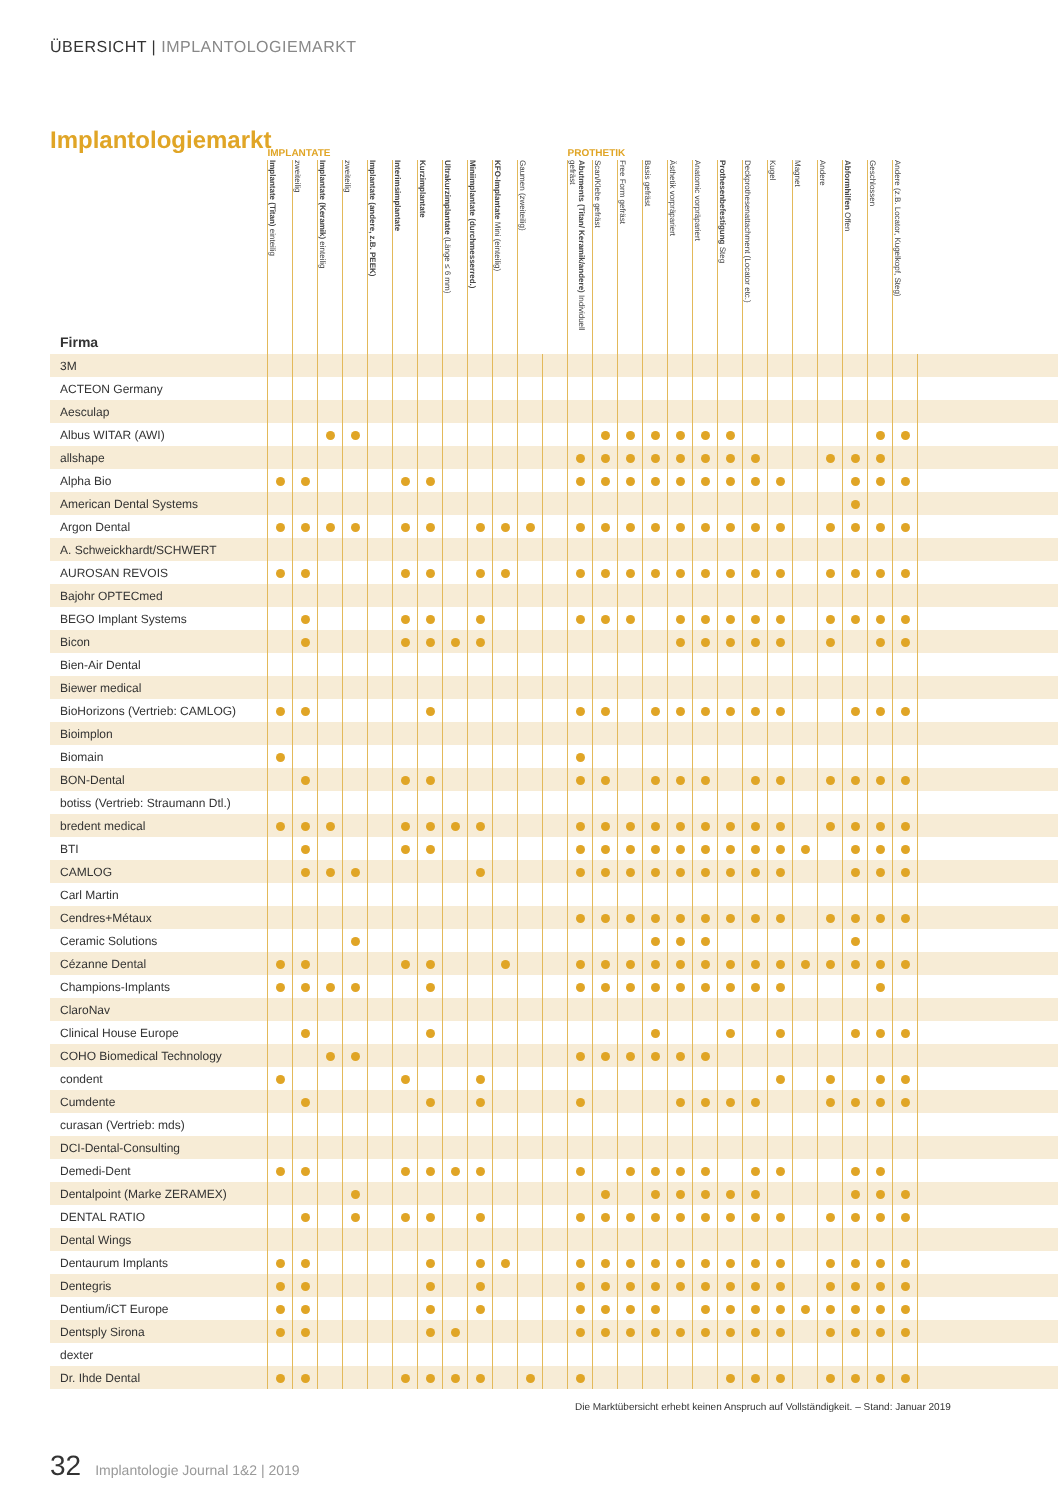ÜBERSICHT | IMPLANTOLOGIEMARKT
Implantologiemarkt
| | IMPLANTATE | | | | | | | | | | | | PROTHETIK | | | | | | | | | | | | | | |
| --- | --- | --- | --- | --- | --- | --- | --- | --- | --- | --- | --- | --- | --- | --- | --- | --- | --- | --- | --- | --- | --- | --- | --- | --- | --- | --- | --- |
| Firma | Implantate (Titan) einteilig | zweiteilig | Implantate (Keramik) einteilig | zweiteilig | Implantate (andere, z.B. PEEK) | Interimsimplantate | Kurzimplantate | Ultrakurzimplantate (Länge ≤ 6 mm) | Miniimplantate (durchmesserred.) | KFO-Implantate Mini (einteilig) | Gaumen (zweiteilig) | | Abutments (Titan/ Keramik/andere) Individuell gefräst | Scan/Klebe gefräst | Free Form gefräst | Basis gefräst | Ästhetik vorpräpariert | Anatomic vorpräpariert | Prothesenbefestigung Steg | Deckprothesenattachment (Locator etc.) | Kugel | Magnet | Andere | Abformhilfen Offen | Geschlossen | Andere (z.B. Locator, Kugelkopf, Steg) | |
| 3M | | | | | | | | | | | | | | | | | | | | | | | | | | | |
| ACTEON Germany | | | | | | | | | | | | | | | | | | | | | | | | | | | |
| Aesculap | | | | | | | | | | | | | | | | | | | | | | | | | | | |
| Albus WITAR (AWI) | | | | | | | | | | | | | | | | | | | | | | | | | | | |
| allshape | | | | | | | | | | | | | | | | | | | | | | | | | | | |
| Alpha Bio | | | | | | | | | | | | | | | | | | | | | | | | | | | |
| American Dental Systems | | | | | | | | | | | | | | | | | | | | | | | | | | | |
| Argon Dental | | | | | | | | | | | | | | | | | | | | | | | | | | | |
| A. Schweickhardt/SCHWERT | | | | | | | | | | | | | | | | | | | | | | | | | | | |
| AUROSAN REVOIS | | | | | | | | | | | | | | | | | | | | | | | | | | | |
| Bajohr OPTECmed | | | | | | | | | | | | | | | | | | | | | | | | | | | |
| BEGO Implant Systems | | | | | | | | | | | | | | | | | | | | | | | | | | | |
| Bicon | | | | | | | | | | | | | | | | | | | | | | | | | | | |
| Bien-Air Dental | | | | | | | | | | | | | | | | | | | | | | | | | | | |
| Biewer medical | | | | | | | | | | | | | | | | | | | | | | | | | | | |
| BioHorizons (Vertrieb: CAMLOG) | | | | | | | | | | | | | | | | | | | | | | | | | | | |
| Bioimplon | | | | | | | | | | | | | | | | | | | | | | | | | | | |
| Biomain | | | | | | | | | | | | | | | | | | | | | | | | | | | |
| BON-Dental | | | | | | | | | | | | | | | | | | | | | | | | | | | |
| botiss (Vertrieb: Straumann Dtl.) | | | | | | | | | | | | | | | | | | | | | | | | | | | |
| bredent medical | | | | | | | | | | | | | | | | | | | | | | | | | | | |
| BTI | | | | | | | | | | | | | | | | | | | | | | | | | | | |
| CAMLOG | | | | | | | | | | | | | | | | | | | | | | | | | | | |
| Carl Martin | | | | | | | | | | | | | | | | | | | | | | | | | | | |
| Cendres+Métaux | | | | | | | | | | | | | | | | | | | | | | | | | | | |
| Ceramic Solutions | | | | | | | | | | | | | | | | | | | | | | | | | | | |
| Cézanne Dental | | | | | | | | | | | | | | | | | | | | | | | | | | | |
| Champions-Implants | | | | | | | | | | | | | | | | | | | | | | | | | | | |
| ClaroNav | | | | | | | | | | | | | | | | | | | | | | | | | | | |
| Clinical House Europe | | | | | | | | | | | | | | | | | | | | | | | | | | | |
| COHO Biomedical Technology | | | | | | | | | | | | | | | | | | | | | | | | | | | |
| condent | | | | | | | | | | | | | | | | | | | | | | | | | | | |
| Cumdente | | | | | | | | | | | | | | | | | | | | | | | | | | | |
| curasan (Vertrieb: mds) | | | | | | | | | | | | | | | | | | | | | | | | | | | |
| DCI-Dental-Consulting | | | | | | | | | | | | | | | | | | | | | | | | | | | |
| Demedi-Dent | | | | | | | | | | | | | | | | | | | | | | | | | | | |
| Dentalpoint (Marke ZERAMEX) | | | | | | | | | | | | | | | | | | | | | | | | | | | |
| DENTAL RATIO | | | | | | | | | | | | | | | | | | | | | | | | | | | |
| Dental Wings | | | | | | | | | | | | | | | | | | | | | | | | | | | |
| Dentaurum Implants | | | | | | | | | | | | | | | | | | | | | | | | | | | |
| Dentegris | | | | | | | | | | | | | | | | | | | | | | | | | | | |
| Dentium/iCT Europe | | | | | | | | | | | | | | | | | | | | | | | | | | | |
| Dentsply Sirona | | | | | | | | | | | | | | | | | | | | | | | | | | | |
| dexter | | | | | | | | | | | | | | | | | | | | | | | | | | | |
| Dr. Ihde Dental | | | | | | | | | | | | | | | | | | | | | | | | | | | |
Die Marktübersicht erhebt keinen Anspruch auf Vollständigkeit. – Stand: Januar 2019
32 Implantologie Journal 1&2 | 2019